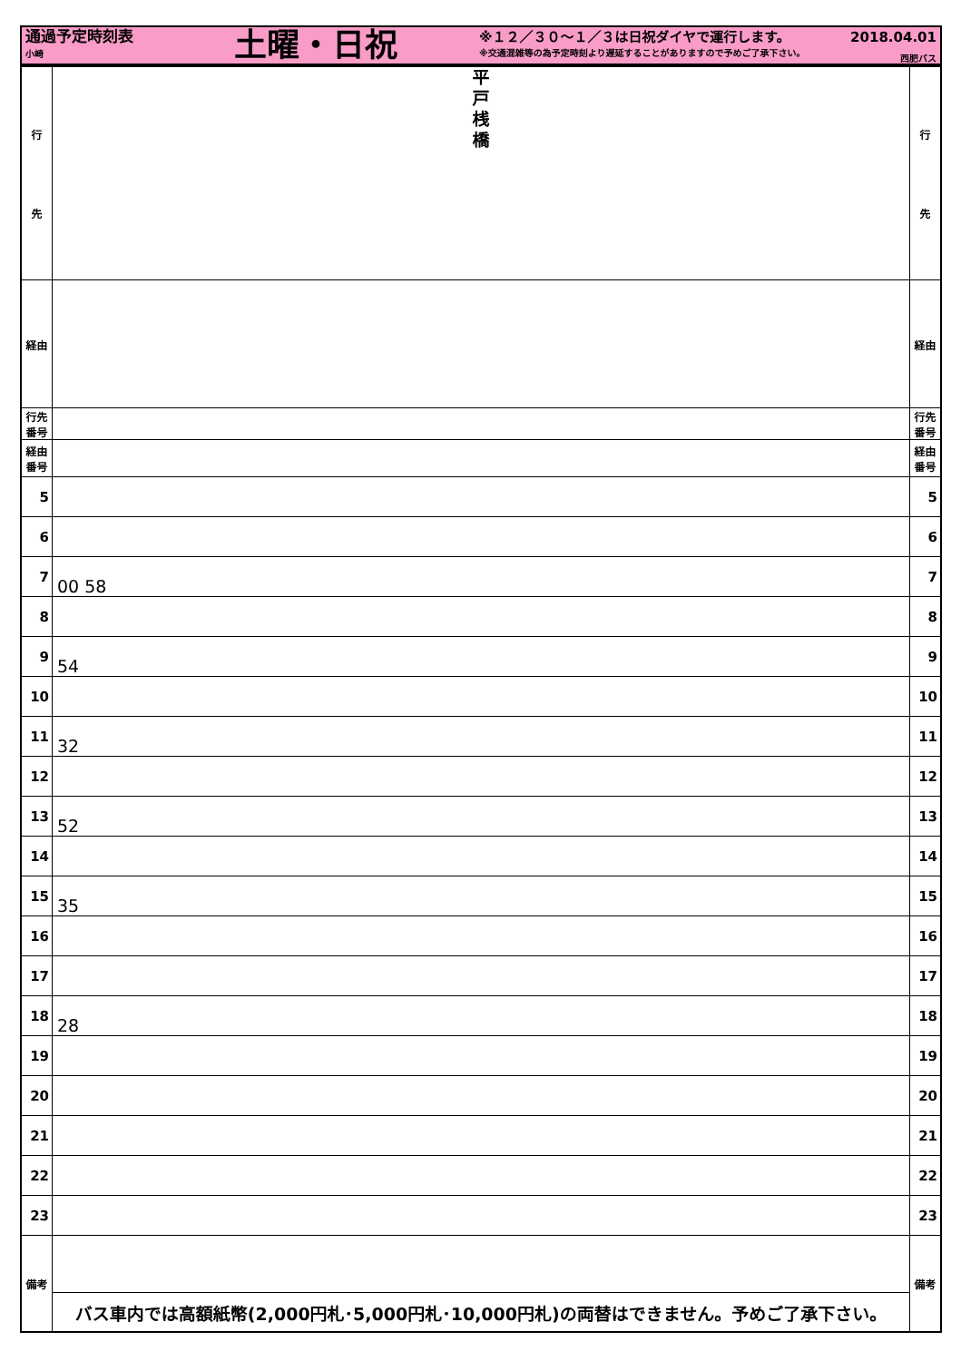通過予定時刻表
小崎
土曜・日祝
※１２／３０～１／３は日祝ダイヤで運行します。
※交通混雑等の為予定時刻より遅延することがありますので予めご了承下さい。
2018.04.01
西肥バス
| 行 先 | 平 戸 桟 橋 | 行 先 |
| 経由 | | 経由 |
| 行先 番号 | | 行先 番号 |
| 経由 番号 | | 経由 番号 |
| 5 | | 5 |
| 6 | | 6 |
| 7 | 00 58 | 7 |
| 8 | | 8 |
| 9 | 54 | 9 |
| 10 | | 10 |
| 11 | 32 | 11 |
| 12 | | 12 |
| 13 | 52 | 13 |
| 14 | | 14 |
| 15 | 35 | 15 |
| 16 | | 16 |
| 17 | | 17 |
| 18 | 28 | 18 |
| 19 | | 19 |
| 20 | | 20 |
| 21 | | 21 |
| 22 | | 22 |
| 23 | | 23 |
| 備考 | | 備考 |
| | バス車内では高額紙幣(2,000円札･5,000円札･10,000円札)の両替はできません。予めご了承下さい。 | |